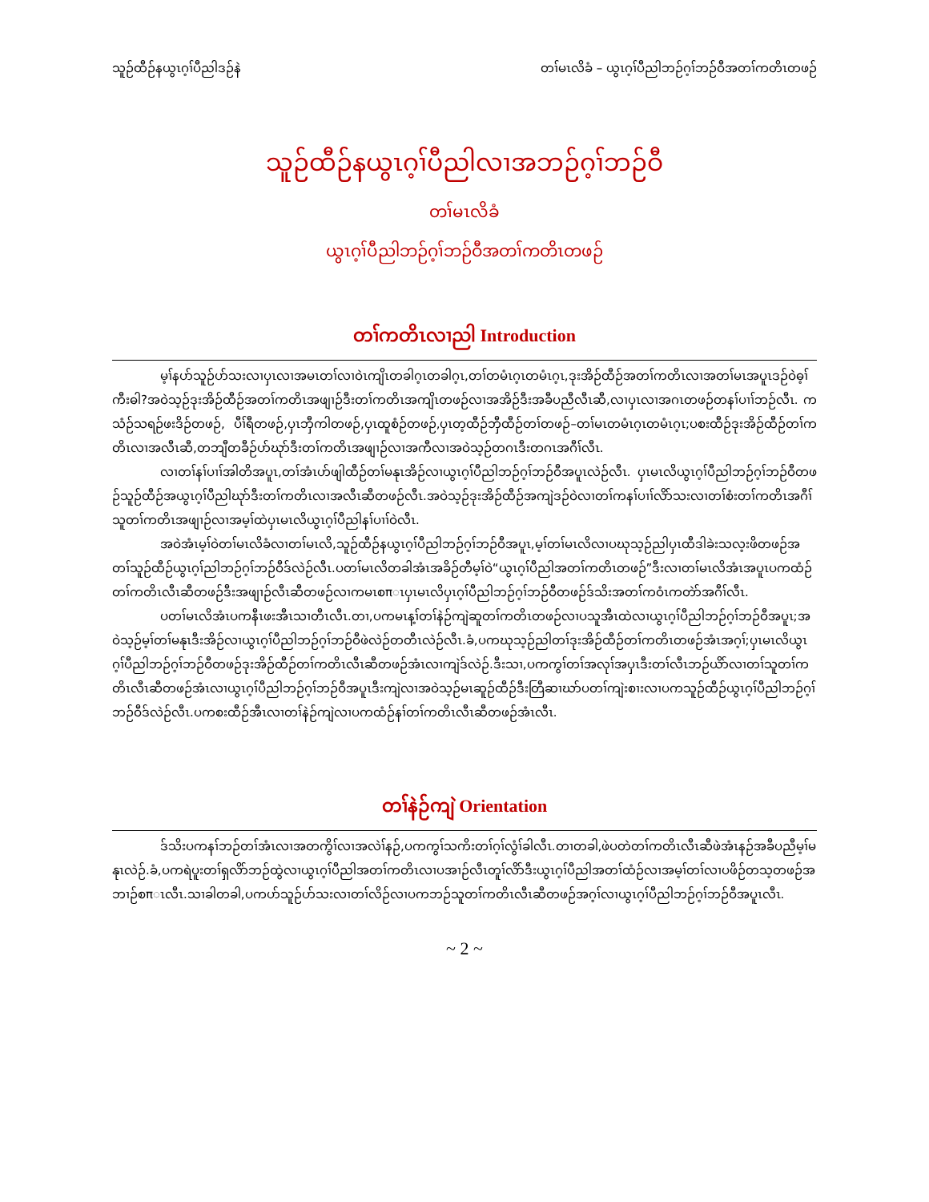သူဉ်ထီဉ်နယွၤဂ့ၢ်ပီညါဒဉ်နဲ တၢ်မၤလိခံ – ယွၤဂ့ၢ်ပီညါဘဉ်ဂ့ၢ်ဘဉ်ဝီအတၢ်ကတိၤတဖဉ်
သူဉ်ထီဉ်နယွၤဂ့ၢ်ပီညါလၢအဘဉ်ဂ့ၢ်ဘဉ်ဝီ
တၢ်မၤလိခံ
ယွၤဂ့ၢ်ပီညါဘဉ်ဂ့ၢ်ဘဉ်ဝီအတၢ်ကတိၤတဖဉ်
တၢ်ကတိၤလၢညါ Introduction
မ့ၢ်နပာ်သူဉ်ပာ်သးလၢပှၤလၢအမၤတၢ်လၢဝဲၤကျိၤတခါဂ့ၤတခါဂ့ၤ,တၢ်တမံၤဂ့ၤတမံၤဂ့ၤ,ဒုးအိဉ်ထီဉ်အတၢ်ကတိၤလၢအတၢ်မၤအပူၤဒဉ်ဝဲဓ့ၢ်ကီးဓါ?အဝဲသ့ဉ်ဒုးအိဉ်ထီဉ်အတၢ်ကတိၤအဖျၢဉ်ဒီးတၢ်ကတိၤအကျိၤတဖဉ်လၢအအိဉ်ဒီးအခီပညီလီၤဆီ,လၢပှၤလၢအဂၤတဖဉ်တနၢ်ပၢၢ်ဘဉ်လီၤ. ကသံဉ်သရဉ်ဖးဒိဉ်တဖဉ်, ပီၢ်ရီတဖဉ်,ပှၤဘှီကါတဖဉ်,ပှၤထူစံဉ်တဖဉ်,ပှၤတ့ထီဉ်ဘှီထီဉ်တၢ်တဖဉ်–တၢ်မၤတမံၤဂ့ၤတမံၤဂ့ၤ;ပစးထီဉ်ဒုးအိဉ်ထီဉ်တၢ်ကတိၤလၢအလီၤဆီ,တဘျီတခီဉ်ပာ်ဃုာ်ဒီးတၢ်ကတိၤအဖျၢဉ်လၢအကီလၢအဝဲသ့ဉ်တဂၤဒီးတဂၤအဂီၢ်လီၤ.
လၢတၢ်နၢ်ပၢၢ်အါတိအပူၤ,တၢ်အံၤဟ်ဖျါထီဉ်တၢ်မနုၤအိဉ်လၢယွၤဂ့ၢ်ပီညါဘဉ်ဂ့ၢ်ဘဉ်ဝီအပူၤလဲဉ်လီၤ. ပှၤမၤလိယွၤဂ့ၢ်ပီညါဘဉ်ဂ့ၢ်ဘဉ်ဝီတဖဉ်သူဉ်ထီဉ်အယွၤဂ့ၢ်ပီညါဃုာ်ဒီးတၢ်ကတိၤလၢအလီၤဆီတဖဉ်လီၤ.အဝဲသ့ဉ်ဒုးအိဉ်ထီဉ်အကျဲဒဉ်ဝဲလၢတၢ်ကနၢ်ပၢၢ်လိာ်သးလၢတၢ်စံးတၢ်ကတိၤအဂီၢ်သူတၢ်ကတိၤအဖျၢဉ်လၢအမ့ၢ်ထဲပှၤမၤလိယွၤဂ့ၢ်ပီညါနၢ်ပၢၢ်ဝဲလီၤ.
အဝဲအံၤမ့ၢ်ဝဲတၢ်မၤလိခံလၢတၢ်မၤလိ,သူဉ်ထီဉ်နယွၤဂ့ၢ်ပီညါဘဉ်ဂ့ၢ်ဘဉ်ဝီအပူၤ,မ့ၢ်တၢ်မၤလိလၢပဃုသ့ဉ်ညါပှၤထီဒါခဲးသလ့းဖိတဖဉ်အတၢ်သူဉ်ထီဉ်ယွၤဂ့ၢ်ညါဘဉ်ဂ့ၢ်ဘဉ်ဝီဒ်လဲဉ်လီၤ.ပတၢ်မၤလိတခါအံၤအခိဉ်တီမ့ၢ်ဝဲ“ယွၤဂ့ၢ်ပီညါအတၢ်ကတိၤတဖဉ်”ဒီးလၢတၢ်မၤလိအံၤအပူၤပကထံဉ်တၢ်ကတိၤလီၤဆီတဖဉ်ဒီးအဖျၢဉ်လီၤဆီတဖဉ်လၢကမၤစπၤပှၤမၤလိပှၤဂ့ၢ်ပီညါဘဉ်ဂ့ၢ်ဘဉ်ဝီတဖဉ်ဒ်သိးအတၢ်ကဝံၤကတဲာ်အဂီၢ်လီၤ.
ပတၢ်မၤလိအံၤပကနီၤဖးအီၤသၢတီၤလီၤ.တၢ,ပကမၤန့ၢ်တၢ်နဲဉ်ကျဲဆူတၢ်ကတိၤတဖဉ်လၢပသူအီၤထဲလၢယွၤဂ့ၢ်ပီညါဘဉ်ဂ့ၢ်ဘဉ်ဝီအပူၤ;အဝဲသ့ဉ်မ့ၢ်တၢ်မနုၤဒီးအိဉ်လၢယွၤဂ့ၢ်ပီညါဘဉ်ဂ့ၢ်ဘဉ်ဝီဖဲလဲဉ်တတီၤလဲဉ်လီၤ.ခံ,ပကဃုသ့ဉ်ညါတၢ်ဒုးအိဉ်ထီဉ်တၢ်ကတိၤတဖဉ်အံၤအဂ့ၢ်;ပှၤမၤလိယွၤဂ့ၢ်ပီညါဘဉ်ဂ့ၢ်ဘဉ်ဝီတဖဉ်ဒုးအိဉ်ထီဉ်တၢ်ကတိၤလီၤဆီတဖဉ်အံၤလၢကျဲဒ်လဲဉ်.ဒီးသၢ,ပကကွၢ်တၢ်အလုၢ်အပှၤဒီးတၢ်လီၤဘဉ်ယိာ်လၢတၢ်သူတၢ်ကတိၤလီၤဆီတဖဉ်အံၤလၢယွၤဂ့ၢ်ပီညါဘဉ်ဂ့ၢ်ဘဉ်ဝီအပူၤဒီးကျဲလၢအဝဲသ့ဉ်မၤဆူဉ်ထီဉ်ဒီးတြီဆၢဃာ်ပတၢ်ကျဲးစၢးလၢပကသူဉ်ထီဉ်ယွၤဂ့ၢ်ပီညါဘဉ်ဂ့ၢ်ဘဉ်ဝီဒ်လဲဉ်လီၤ.ပကစးထီဉ်အီၤလၢတၢ်နဲဉ်ကျဲလၢပကထံဉ်နၢ်တၢ်ကတိၤလီၤဆီတဖဉ်အံၤလီၤ.
တၢ်နဲဉ်ကျဲ Orientation
ဒ်သိးပကနၢ်ဘဉ်တၢ်အံၤလၢအတကွိၢ်လၢအလဲၢ်နဉ်,ပကကွၢ်သကိးတၢ်ဂ့ၢ်လွံၢ်ခါလီၤ.တၢတခါ,ဖဲပတဲတၢ်ကတိၤလီၤဆီဖဲအံၤနဉ်အခီပညီမ့ၢ်မနုၤလဲဉ်.ခံ,ပကရဲပူးတၢ်ရှလိာ်ဘဉ်ထွဲလၢယွၤဂ့ၢ်ပီညါအတၢ်ကတိၤလၢပအၢဉ်လီၤတူၢ်လိာ်ဒီးယွၤဂ့ၢ်ပီညါအတၢ်ထံဉ်လၢအမ့ၢ်တၢ်လၢပဖိဉ်တသ့တဖဉ်အဘၢဉ်စπၤလီၤ.သၢခါတခါ,ပကပာ်သူဉ်ပာ်သးလၢတၢ်လိဉ်လၢပကဘဉ်သူတၢ်ကတိၤလီၤဆီတဖဉ်အဂ့ၢ်လၢယွၤဂ့ၢ်ပီညါဘဉ်ဂ့ၢ်ဘဉ်ဝီအပူၤလီၤ.
~ 2 ~